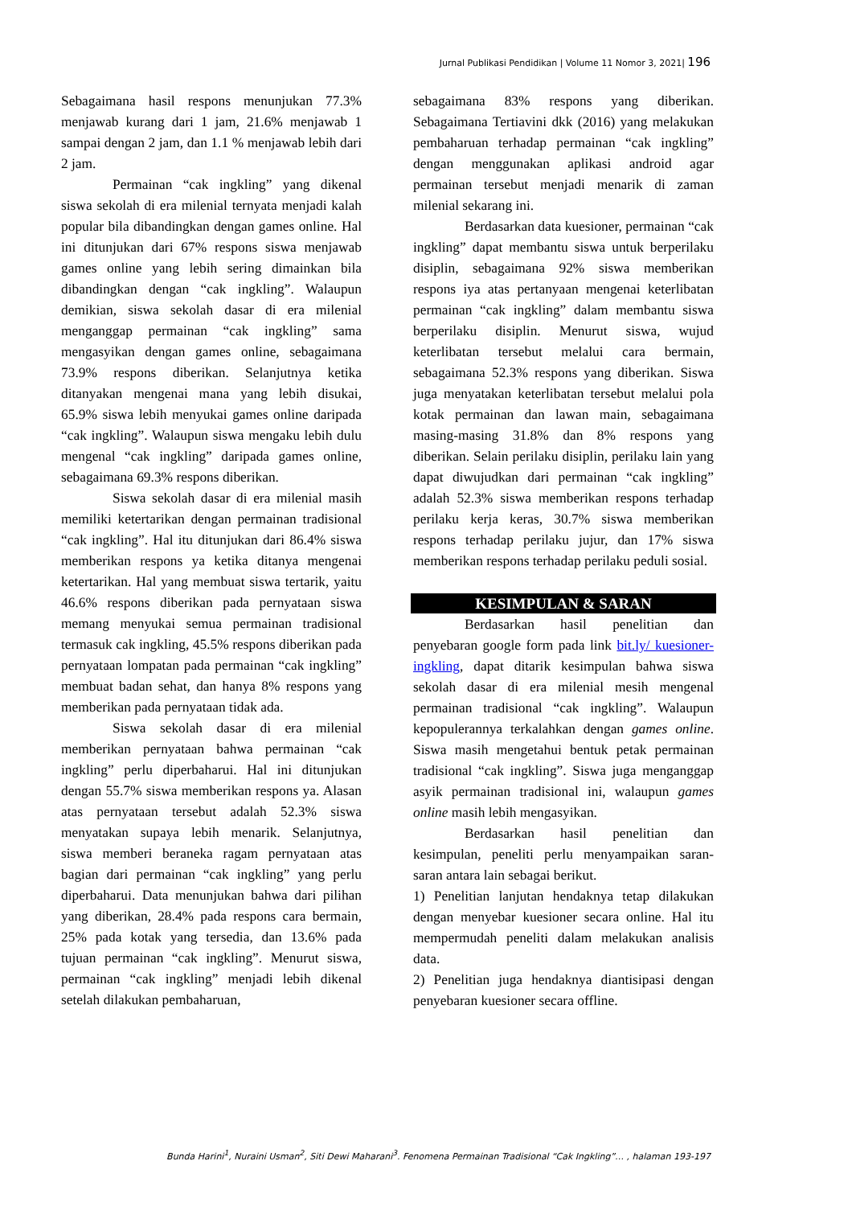Jurnal Publikasi Pendidikan | Volume 11 Nomor 3, 2021| 196
Sebagaimana hasil respons menunjukan 77.3% menjawab kurang dari 1 jam, 21.6% menjawab 1 sampai dengan 2 jam, dan 1.1 % menjawab lebih dari 2 jam.
Permainan “cak ingkling” yang dikenal siswa sekolah di era milenial ternyata menjadi kalah popular bila dibandingkan dengan games online. Hal ini ditunjukan dari 67% respons siswa menjawab games online yang lebih sering dimainkan bila dibandingkan dengan “cak ingkling”. Walaupun demikian, siswa sekolah dasar di era milenial menganggap permainan “cak ingkling” sama mengasyikan dengan games online, sebagaimana 73.9% respons diberikan. Selanjutnya ketika ditanyakan mengenai mana yang lebih disukai, 65.9% siswa lebih menyukai games online daripada “cak ingkling”. Walaupun siswa mengaku lebih dulu mengenal “cak ingkling” daripada games online, sebagaimana 69.3% respons diberikan.
Siswa sekolah dasar di era milenial masih memiliki ketertarikan dengan permainan tradisional “cak ingkling”. Hal itu ditunjukan dari 86.4% siswa memberikan respons ya ketika ditanya mengenai ketertarikan. Hal yang membuat siswa tertarik, yaitu 46.6% respons diberikan pada pernyataan siswa memang menyukai semua permainan tradisional termasuk cak ingkling, 45.5% respons diberikan pada pernyataan lompatan pada permainan “cak ingkling” membuat badan sehat, dan hanya 8% respons yang memberikan pada pernyataan tidak ada.
Siswa sekolah dasar di era milenial memberikan pernyataan bahwa permainan “cak ingkling” perlu diperbaharui. Hal ini ditunjukan dengan 55.7% siswa memberikan respons ya. Alasan atas pernyataan tersebut adalah 52.3% siswa menyatakan supaya lebih menarik. Selanjutnya, siswa memberi beraneka ragam pernyataan atas bagian dari permainan “cak ingkling” yang perlu diperbaharui. Data menunjukan bahwa dari pilihan yang diberikan, 28.4% pada respons cara bermain, 25% pada kotak yang tersedia, dan 13.6% pada tujuan permainan “cak ingkling”. Menurut siswa, permainan “cak ingkling” menjadi lebih dikenal setelah dilakukan pembaharuan,
sebagaimana 83% respons yang diberikan. Sebagaimana Tertiavini dkk (2016) yang melakukan pembaharuan terhadap permainan “cak ingkling” dengan menggunakan aplikasi android agar permainan tersebut menjadi menarik di zaman milenial sekarang ini.
Berdasarkan data kuesioner, permainan “cak ingkling” dapat membantu siswa untuk berperilaku disiplin, sebagaimana 92% siswa memberikan respons iya atas pertanyaan mengenai keterlibatan permainan “cak ingkling” dalam membantu siswa berperilaku disiplin. Menurut siswa, wujud keterlibatan tersebut melalui cara bermain, sebagaimana 52.3% respons yang diberikan. Siswa juga menyatakan keterlibatan tersebut melalui pola kotak permainan dan lawan main, sebagaimana masing-masing 31.8% dan 8% respons yang diberikan. Selain perilaku disiplin, perilaku lain yang dapat diwujudkan dari permainan “cak ingkling” adalah 52.3% siswa memberikan respons terhadap perilaku kerja keras, 30.7% siswa memberikan respons terhadap perilaku jujur, dan 17% siswa memberikan respons terhadap perilaku peduli sosial.
KESIMPULAN & SARAN
Berdasarkan hasil penelitian dan penyebaran google form pada link bit.ly/ kuesioner-ingkling, dapat ditarik kesimpulan bahwa siswa sekolah dasar di era milenial mesih mengenal permainan tradisional “cak ingkling”. Walaupun kepopulerannya terkalahkan dengan games online. Siswa masih mengetahui bentuk petak permainan tradisional “cak ingkling”. Siswa juga menganggap asyik permainan tradisional ini, walaupun games online masih lebih mengasyikan.
Berdasarkan hasil penelitian dan kesimpulan, peneliti perlu menyampaikan saran-saran antara lain sebagai berikut.
1) Penelitian lanjutan hendaknya tetap dilakukan dengan menyebar kuesioner secara online. Hal itu mempermudah peneliti dalam melakukan analisis data.
2) Penelitian juga hendaknya diantisipasi dengan penyebaran kuesioner secara offline.
Bunda Harini<sup>1</sup>, Nuraini Usman<sup>2</sup>, Siti Dewi Maharani<sup>3</sup>. Fenomena Permainan Tradisional “Cak Ingkling”… , halaman 193-197